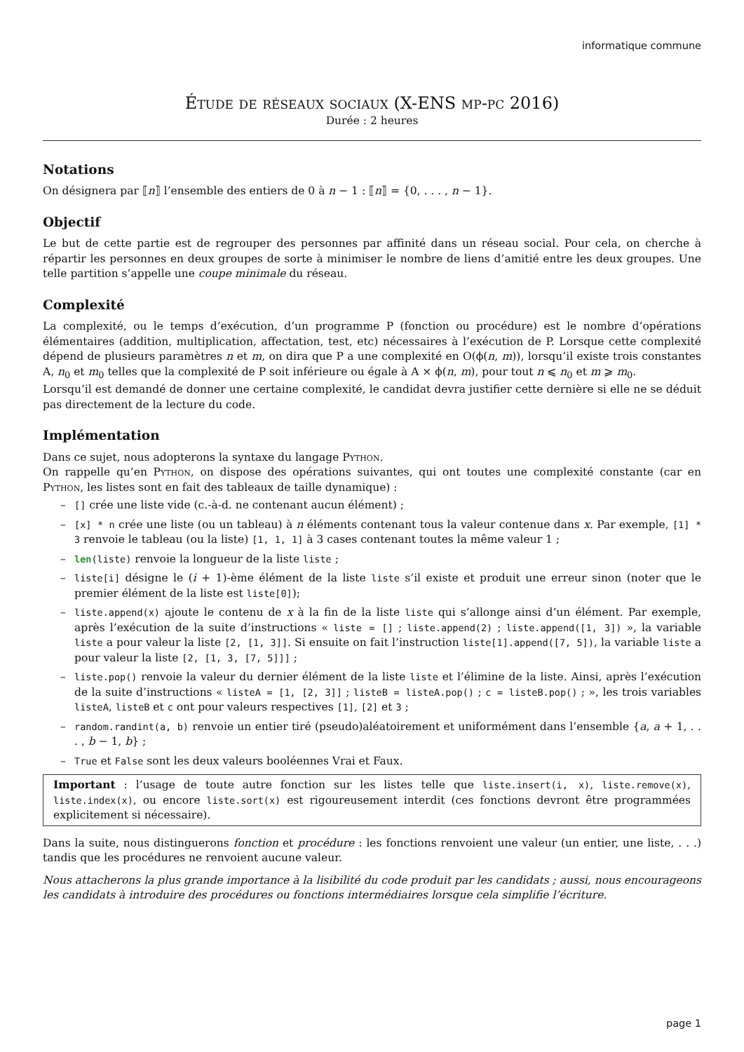informatique commune
Étude de réseaux sociaux (X-ENS mp-pc 2016)
Durée : 2 heures
Notations
On désignera par ⟦n⟧ l’ensemble des entiers de 0 à n − 1 : ⟦n⟧ = {0, . . . , n − 1}.
Objectif
Le but de cette partie est de regrouper des personnes par affinité dans un réseau social. Pour cela, on cherche à répartir les personnes en deux groupes de sorte à minimiser le nombre de liens d’amitié entre les deux groupes. Une telle partition s’appelle une coupe minimale du réseau.
Complexité
La complexité, ou le temps d’exécution, d’un programme P (fonction ou procédure) est le nombre d’opérations élémentaires (addition, multiplication, affectation, test, etc) nécessaires à l’exécution de P. Lorsque cette complexité dépend de plusieurs paramètres n et m, on dira que P a une complexité en O(ϕ(n, m)), lorsqu’il existe trois constantes A, n<sub>0</sub> et m<sub>0</sub> telles que la complexité de P soit inférieure ou égale à A × ϕ(n, m), pour tout n ⩽ n<sub>0</sub> et m ⩾ m<sub>0</sub>.
Lorsqu’il est demandé de donner une certaine complexité, le candidat devra justifier cette dernière si elle ne se déduit pas directement de la lecture du code.
Implémentation
Dans ce sujet, nous adopterons la syntaxe du langage Python.
On rappelle qu’en Python, on dispose des opérations suivantes, qui ont toutes une complexité constante (car en Python, les listes sont en fait des tableaux de taille dynamique) :
– [] crée une liste vide (c.-à-d. ne contenant aucun élément) ;
– [x] * n crée une liste (ou un tableau) à n éléments contenant tous la valeur contenue dans x. Par exemple, [1] * 3 renvoie le tableau (ou la liste) [1, 1, 1] à 3 cases contenant toutes la même valeur 1 ;
– len(liste) renvoie la longueur de la liste liste ;
– liste[i] désigne le (i + 1)-ème élément de la liste liste s’il existe et produit une erreur sinon (noter que le premier élément de la liste est liste[0]);
– liste.append(x) ajoute le contenu de x à la fin de la liste liste qui s’allonge ainsi d’un élément. Par exemple, après l’exécution de la suite d’instructions « liste = [] ; liste.append(2) ; liste.append([1, 3]) », la variable liste a pour valeur la liste [2, [1, 3]]. Si ensuite on fait l’instruction liste[1].append([7, 5]), la variable liste a pour valeur la liste [2, [1, 3, [7, 5]]] ;
– liste.pop() renvoie la valeur du dernier élément de la liste liste et l’élimine de la liste. Ainsi, après l’exécution de la suite d’instructions « listeA = [1, [2, 3]] ; listeB = listeA.pop() ; c = listeB.pop() ; », les trois variables listeA, listeB et c ont pour valeurs respectives [1], [2] et 3 ;
– random.randint(a, b) renvoie un entier tiré (pseudo)aléatoirement et uniformément dans l’ensemble {a, a + 1, . . . , b − 1, b} ;
– True et False sont les deux valeurs booléennes Vrai et Faux.
Important : l’usage de toute autre fonction sur les listes telle que liste.insert(i, x), liste.remove(x), liste.index(x), ou encore liste.sort(x) est rigoureusement interdit (ces fonctions devront être programmées explicitement si nécessaire).
Dans la suite, nous distinguerons fonction et procédure : les fonctions renvoient une valeur (un entier, une liste, . . .) tandis que les procédures ne renvoient aucune valeur.
Nous attacherons la plus grande importance à la lisibilité du code produit par les candidats ; aussi, nous encourageons les candidats à introduire des procédures ou fonctions intermédiaires lorsque cela simplifie l’écriture.
page 1